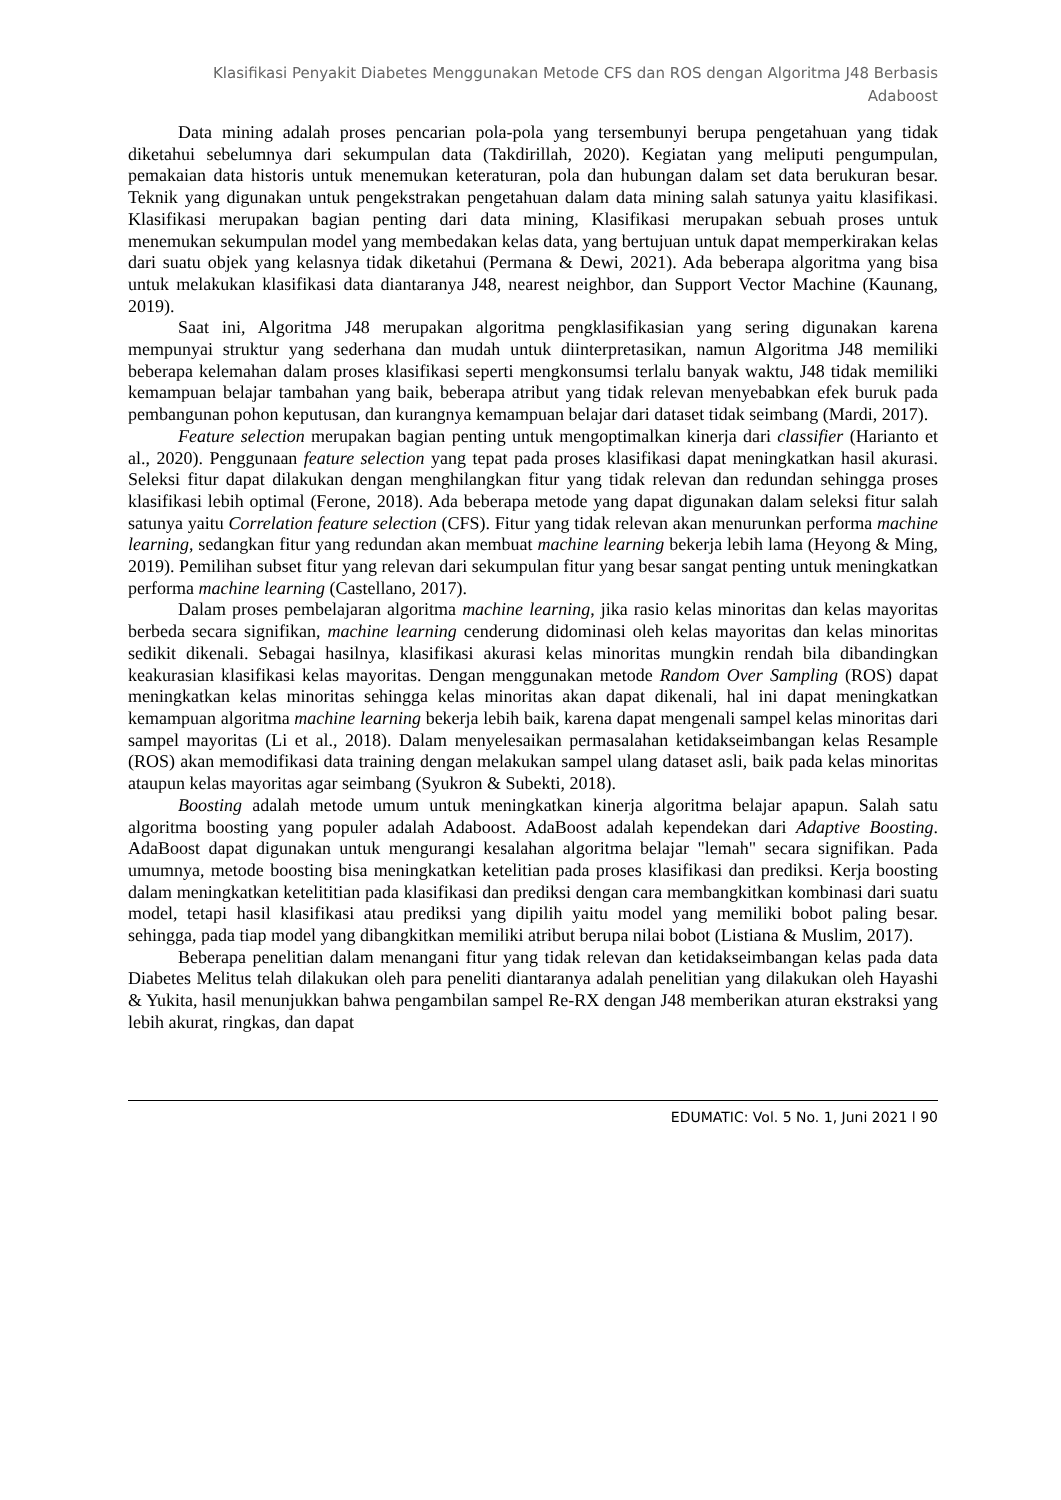Klasifikasi Penyakit Diabetes Menggunakan Metode CFS dan ROS dengan Algoritma J48 Berbasis
Adaboost
Data mining adalah proses pencarian pola-pola yang tersembunyi berupa pengetahuan yang tidak diketahui sebelumnya dari sekumpulan data (Takdirillah, 2020). Kegiatan yang meliputi pengumpulan, pemakaian data historis untuk menemukan keteraturan, pola dan hubungan dalam set data berukuran besar. Teknik yang digunakan untuk pengekstrakan pengetahuan dalam data mining salah satunya yaitu klasifikasi. Klasifikasi merupakan bagian penting dari data mining, Klasifikasi merupakan sebuah proses untuk menemukan sekumpulan model yang membedakan kelas data, yang bertujuan untuk dapat memperkirakan kelas dari suatu objek yang kelasnya tidak diketahui (Permana & Dewi, 2021). Ada beberapa algoritma yang bisa untuk melakukan klasifikasi data diantaranya J48, nearest neighbor, dan Support Vector Machine (Kaunang, 2019).
Saat ini, Algoritma J48 merupakan algoritma pengklasifikasian yang sering digunakan karena mempunyai struktur yang sederhana dan mudah untuk diinterpretasikan, namun Algoritma J48 memiliki beberapa kelemahan dalam proses klasifikasi seperti mengkonsumsi terlalu banyak waktu, J48 tidak memiliki kemampuan belajar tambahan yang baik, beberapa atribut yang tidak relevan menyebabkan efek buruk pada pembangunan pohon keputusan, dan kurangnya kemampuan belajar dari dataset tidak seimbang (Mardi, 2017).
Feature selection merupakan bagian penting untuk mengoptimalkan kinerja dari classifier (Harianto et al., 2020). Penggunaan feature selection yang tepat pada proses klasifikasi dapat meningkatkan hasil akurasi. Seleksi fitur dapat dilakukan dengan menghilangkan fitur yang tidak relevan dan redundan sehingga proses klasifikasi lebih optimal (Ferone, 2018). Ada beberapa metode yang dapat digunakan dalam seleksi fitur salah satunya yaitu Correlation feature selection (CFS). Fitur yang tidak relevan akan menurunkan performa machine learning, sedangkan fitur yang redundan akan membuat machine learning bekerja lebih lama (Heyong & Ming, 2019). Pemilihan subset fitur yang relevan dari sekumpulan fitur yang besar sangat penting untuk meningkatkan performa machine learning (Castellano, 2017).
Dalam proses pembelajaran algoritma machine learning, jika rasio kelas minoritas dan kelas mayoritas berbeda secara signifikan, machine learning cenderung didominasi oleh kelas mayoritas dan kelas minoritas sedikit dikenali. Sebagai hasilnya, klasifikasi akurasi kelas minoritas mungkin rendah bila dibandingkan keakurasian klasifikasi kelas mayoritas. Dengan menggunakan metode Random Over Sampling (ROS) dapat meningkatkan kelas minoritas sehingga kelas minoritas akan dapat dikenali, hal ini dapat meningkatkan kemampuan algoritma machine learning bekerja lebih baik, karena dapat mengenali sampel kelas minoritas dari sampel mayoritas (Li et al., 2018). Dalam menyelesaikan permasalahan ketidakseimbangan kelas Resample (ROS) akan memodifikasi data training dengan melakukan sampel ulang dataset asli, baik pada kelas minoritas ataupun kelas mayoritas agar seimbang (Syukron & Subekti, 2018).
Boosting adalah metode umum untuk meningkatkan kinerja algoritma belajar apapun. Salah satu algoritma boosting yang populer adalah Adaboost. AdaBoost adalah kependekan dari Adaptive Boosting. AdaBoost dapat digunakan untuk mengurangi kesalahan algoritma belajar "lemah" secara signifikan. Pada umumnya, metode boosting bisa meningkatkan ketelitian pada proses klasifikasi dan prediksi. Kerja boosting dalam meningkatkan ketelititian pada klasifikasi dan prediksi dengan cara membangkitkan kombinasi dari suatu model, tetapi hasil klasifikasi atau prediksi yang dipilih yaitu model yang memiliki bobot paling besar. sehingga, pada tiap model yang dibangkitkan memiliki atribut berupa nilai bobot (Listiana & Muslim, 2017).
Beberapa penelitian dalam menangani fitur yang tidak relevan dan ketidakseimbangan kelas pada data Diabetes Melitus telah dilakukan oleh para peneliti diantaranya adalah penelitian yang dilakukan oleh Hayashi & Yukita, hasil menunjukkan bahwa pengambilan sampel Re-RX dengan J48 memberikan aturan ekstraksi yang lebih akurat, ringkas, dan dapat
EDUMATIC: Vol. 5 No. 1, Juni 2021 l 90